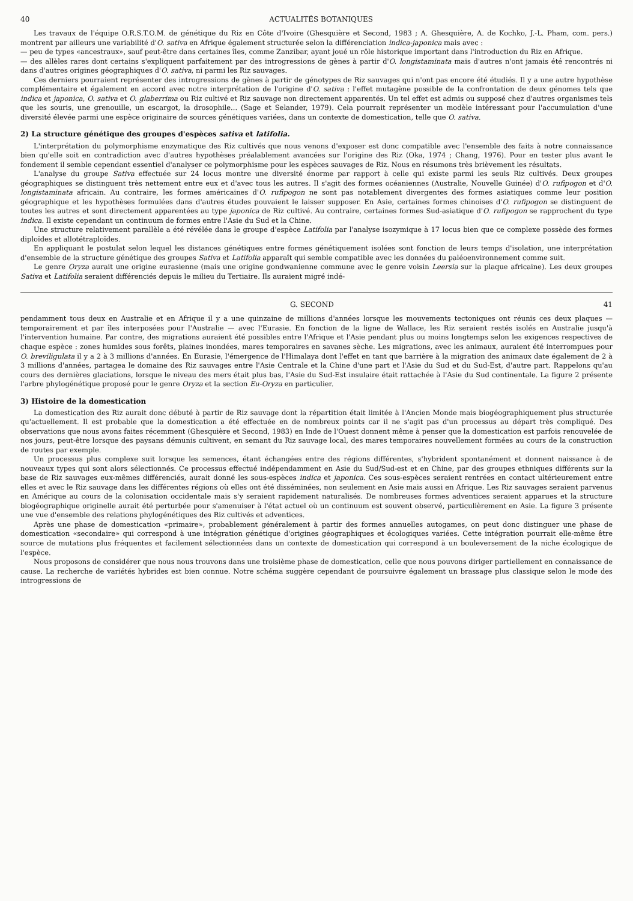40 ACTUALITÉS BOTANIQUES
Les travaux de l'équipe O.R.S.T.O.M. de génétique du Riz en Côte d'Ivoire (Ghesquière et Second, 1983 ; A. Ghesquière, A. de Kochko, J.-L. Pham, com. pers.) montrent par ailleurs une variabilité d'O. sativa en Afrique également structurée selon la différenciation indica-japonica mais avec :
— peu de types «ancestraux», sauf peut-être dans certaines îles, comme Zanzibar, ayant joué un rôle historique important dans l'introduction du Riz en Afrique.
— des allèles rares dont certains s'expliquent parfaitement par des introgressions de gènes à partir d'O. longistaminata mais d'autres n'ont jamais été rencontrés ni dans d'autres origines géographiques d'O. sativa, ni parmi les Riz sauvages.
Ces derniers pourraient représenter des introgressions de gènes à partir de génotypes de Riz sauvages qui n'ont pas encore été étudiés. Il y a une autre hypothèse complémentaire et également en accord avec notre interprétation de l'origine d'O. sativa : l'effet mutagène possible de la confrontation de deux génomes tels que indica et japonica, O. sativa et O. glaberrima ou Riz cultivé et Riz sauvage non directement apparentés. Un tel effet est admis ou supposé chez d'autres organismes tels que les souris, une grenouille, un escargot, la drosophile... (Sage et Selander, 1979). Cela pourrait représenter un modèle intéressant pour l'accumulation d'une diversité élevée parmi une espèce originaire de sources génétiques variées, dans un contexte de domestication, telle que O. sativa.
2) La structure génétique des groupes d'espèces sativa et latifolia.
L'interprétation du polymorphisme enzymatique des Riz cultivés que nous venons d'exposer est donc compatible avec l'ensemble des faits à notre connaissance bien qu'elle soit en contradiction avec d'autres hypothèses préalablement avancées sur l'origine des Riz (Oka, 1974 ; Chang, 1976). Pour en tester plus avant le fondement il semble cependant essentiel d'analyser ce polymorphisme pour les espèces sauvages de Riz. Nous en résumons très brièvement les résultats.
L'analyse du groupe Sativa effectuée sur 24 locus montre une diversité énorme par rapport à celle qui existe parmi les seuls Riz cultivés. Deux groupes géographiques se distinguent très nettement entre eux et d'avec tous les autres. Il s'agit des formes océaniennes (Australie, Nouvelle Guinée) d'O. rufipogon et d'O. longistaminata africain. Au contraire, les formes américaines d'O. rufipogon ne sont pas notablement divergentes des formes asiatiques comme leur position géographique et les hypothèses formulées dans d'autres études pouvaient le laisser supposer. En Asie, certaines formes chinoises d'O. rufipogon se distinguent de toutes les autres et sont directement apparentées au type japonica de Riz cultivé. Au contraire, certaines formes Sud-asiatique d'O. rufipogon se rapprochent du type indica. Il existe cependant un continuum de formes entre l'Asie du Sud et la Chine.
Une structure relativement parallèle a été révélée dans le groupe d'espèce Latifolia par l'analyse isozymique à 17 locus bien que ce complexe possède des formes diploïdes et allotétraploïdes.
En appliquant le postulat selon lequel les distances génétiques entre formes génétiquement isolées sont fonction de leurs temps d'isolation, une interprétation d'ensemble de la structure génétique des groupes Sativa et Latifolia apparaît qui semble compatible avec les données du paléoenvironnement comme suit.
Le genre Oryza aurait une origine eurasienne (mais une origine gondwanienne commune avec le genre voisin Leersia sur la plaque africaine). Les deux groupes Sativa et Latifolia seraient différenciés depuis le milieu du Tertiaire. Ils auraient migré indé-
G. SECOND 41
pendamment tous deux en Australie et en Afrique il y a une quinzaine de millions d'années lorsque les mouvements tectoniques ont réunis ces deux plaques —temporairement et par îles interposées pour l'Australie — avec l'Eurasie. En fonction de la ligne de Wallace, les Riz seraient restés isolés en Australie jusqu'à l'intervention humaine. Par contre, des migrations auraient été possibles entre l'Afrique et l'Asie pendant plus ou moins longtemps selon les exigences respectives de chaque espèce : zones humides sous forêts, plaines inondées, mares temporaires en savanes sèche. Les migrations, avec les animaux, auraient été interrompues pour O. breviligulata il y a 2 à 3 millions d'années. En Eurasie, l'émergence de l'Himalaya dont l'effet en tant que barrière à la migration des animaux date également de 2 à 3 millions d'années, partagea le domaine des Riz sauvages entre l'Asie Centrale et la Chine d'une part et l'Asie du Sud et du Sud-Est, d'autre part. Rappelons qu'au cours des dernières glaciations, lorsque le niveau des mers était plus bas, l'Asie du Sud-Est insulaire était rattachée à l'Asie du Sud continentale. La figure 2 présente l'arbre phylogénétique proposé pour le genre Oryza et la section Eu-Oryza en particulier.
3) Histoire de la domestication
La domestication des Riz aurait donc débuté à partir de Riz sauvage dont la répartition était limitée à l'Ancien Monde mais biogéographiquement plus structurée qu'actuellement. Il est probable que la domestication a été effectuée en de nombreux points car il ne s'agit pas d'un processus au départ très compliqué. Des observations que nous avons faites récemment (Ghesquière et Second, 1983) en Inde de l'Ouest donnent même à penser que la domestication est parfois renouvelée de nos jours, peut-être lorsque des paysans démunis cultivent, en semant du Riz sauvage local, des mares temporaires nouvellement formées au cours de la construction de routes par exemple.
Un processus plus complexe suit lorsque les semences, étant échangées entre des régions différentes, s'hybrident spontanément et donnent naissance à de nouveaux types qui sont alors sélectionnés. Ce processus effectué indépendamment en Asie du Sud/Sud-est et en Chine, par des groupes ethniques différents sur la base de Riz sauvages eux-mêmes différenciés, aurait donné les sous-espèces indica et japonica. Ces sous-espèces seraient rentrées en contact ultérieurement entre elles et avec le Riz sauvage dans les différentes régions où elles ont été disséminées, non seulement en Asie mais aussi en Afrique. Les Riz sauvages seraient parvenus en Amérique au cours de la colonisation occidentale mais s'y seraient rapidement naturalisés. De nombreuses formes adventices seraient apparues et la structure biogéographique originelle aurait été perturbée pour s'amenuiser à l'état actuel où un continuum est souvent observé, particulièrement en Asie. La figure 3 présente une vue d'ensemble des relations phylogénétiques des Riz cultivés et adventices.
Après une phase de domestication «primaire», probablement généralement à partir des formes annuelles autogames, on peut donc distinguer une phase de domestication «secondaire» qui correspond à une intégration génétique d'origines géographiques et écologiques variées. Cette intégration pourrait elle-même être source de mutations plus fréquentes et facilement sélectionnées dans un contexte de domestication qui correspond à un bouleversement de la niche écologique de l'espèce.
Nous proposons de considérer que nous nous trouvons dans une troisième phase de domestication, celle que nous pouvons diriger partiellement en connaissance de cause. La recherche de variétés hybrides est bien connue. Notre schéma suggère cependant de poursuivre également un brassage plus classique selon le mode des introgressions de